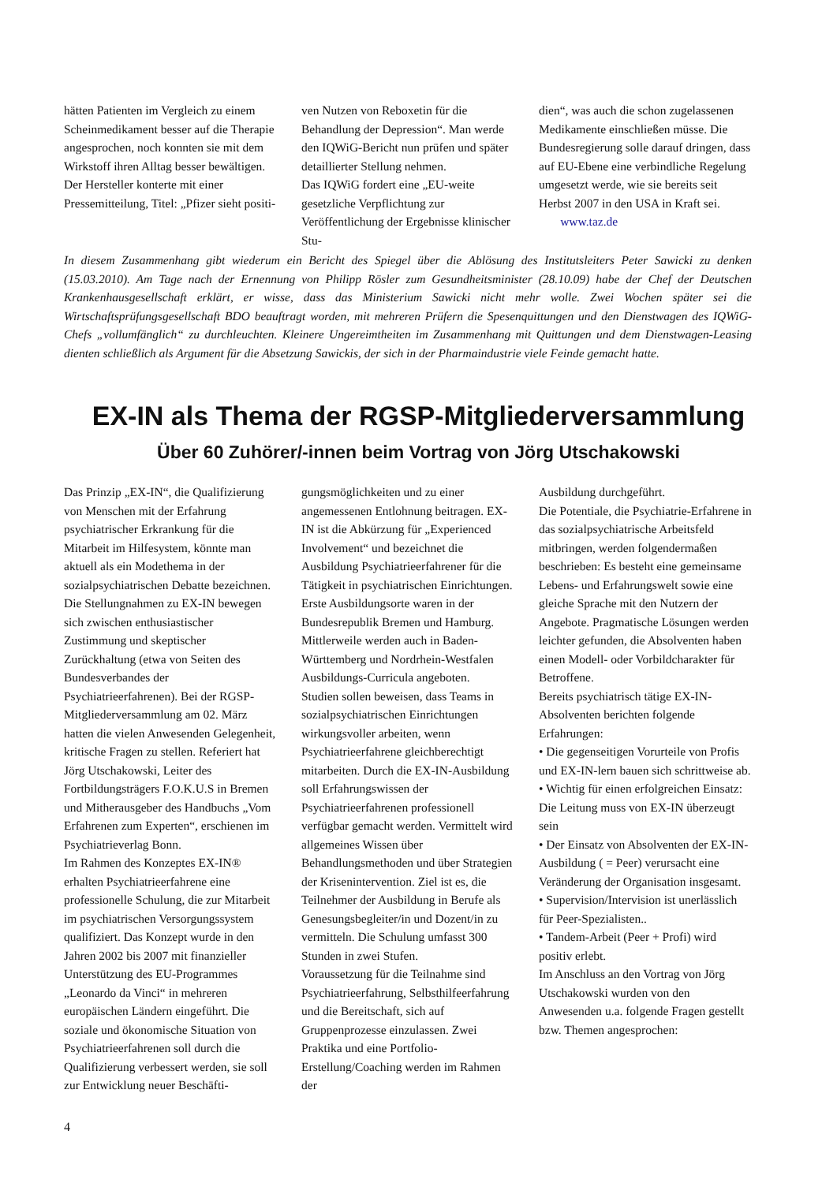hätten Patienten im Vergleich zu einem Scheinmedikament besser auf die Therapie angesprochen, noch konnten sie mit dem Wirkstoff ihren Alltag besser bewältigen.
Der Hersteller konterte mit einer Pressemitteilung, Titel: „Pfizer sieht positi-
ven Nutzen von Reboxetin für die Behandlung der Depression“. Man werde den IQWiG-Bericht nun prüfen und später detaillierter Stellung nehmen.
Das IQWiG fordert eine „EU-weite gesetzliche Verpflichtung zur Veröffentlichung der Ergebnisse klinischer Stu-
dien“, was auch die schon zugelassenen Medikamente einschließen müsse. Die Bundesregierung solle darauf dringen, dass auf EU-Ebene eine verbindliche Regelung umgesetzt werde, wie sie bereits seit Herbst 2007 in den USA in Kraft sei. www.taz.de
In diesem Zusammenhang gibt wiederum ein Bericht des Spiegel über die Ablösung des Institutsleiters Peter Sawicki zu denken (15.03.2010). Am Tage nach der Ernennung von Philipp Rösler zum Gesundheitsminister (28.10.09) habe der Chef der Deutschen Krankenhausgesellschaft erklärt, er wisse, dass das Ministerium Sawicki nicht mehr wolle. Zwei Wochen später sei die Wirtschaftsprüfungsgesellschaft BDO beauftragt worden, mit mehreren Prüfern die Spesenquittungen und den Dienstwagen des IQWiG-Chefs „vollumfänglich“ zu durchleuchten. Kleinere Ungereimtheiten im Zusammenhang mit Quittungen und dem Dienstwagen-Leasing dienten schließlich als Argument für die Absetzung Sawickis, der sich in der Pharmaindustrie viele Feinde gemacht hatte.
EX-IN als Thema der RGSP-Mitgliederversammlung
Über 60 Zuhörer/-innen beim Vortrag von Jörg Utschakowski
Das Prinzip „EX-IN“, die Qualifizierung von Menschen mit der Erfahrung psychiatrischer Erkrankung für die Mitarbeit im Hilfesystem, könnte man aktuell als ein Modethema in der sozialpsychiatrischen Debatte bezeichnen. Die Stellungnahmen zu EX-IN bewegen sich zwischen enthusiastischer Zustimmung und skeptischer Zurückhaltung (etwa von Seiten des Bundesverbandes der Psychiatrieerfahrenen). Bei der RGSP-Mitgliederversammlung am 02. März hatten die vielen Anwesenden Gelegenheit, kritische Fragen zu stellen. Referiert hat Jörg Utschakowski, Leiter des Fortbildungsträgers F.O.K.U.S in Bremen und Mitherausgeber des Handbuchs „Vom Erfahrenen zum Experten“, erschienen im Psychiatrieverlag Bonn.
Im Rahmen des Konzeptes EX-IN® erhalten Psychiatrieerfahrene eine professionelle Schulung, die zur Mitarbeit im psychiatrischen Versorgungssystem qualifiziert. Das Konzept wurde in den Jahren 2002 bis 2007 mit finanzieller Unterstützung des EU-Programmes „Leonardo da Vinci“ in mehreren europäischen Ländern eingeführt. Die soziale und ökonomische Situation von Psychiatrieerfahrenen soll durch die Qualifizierung verbessert werden, sie soll zur Entwicklung neuer Beschäfti-
gungsmöglichkeiten und zu einer angemessenen Entlohnung beitragen. EX-IN ist die Abkürzung für „Experienced Involvement“ und bezeichnet die Ausbildung Psychiatrieerfahrener für die Tätigkeit in psychiatrischen Einrichtungen. Erste Ausbildungsorte waren in der Bundesrepublik Bremen und Hamburg. Mittlerweile werden auch in Baden-Württemberg und Nordrhein-Westfalen Ausbildungs-Curricula angeboten.
Studien sollen beweisen, dass Teams in sozialpsychiatrischen Einrichtungen wirkungsvoller arbeiten, wenn Psychiatrieerfahrene gleichberechtigt mitarbeiten. Durch die EX-IN-Ausbildung soll Erfahrungswissen der Psychiatrieerfahrenen professionell verfügbar gemacht werden. Vermittelt wird allgemeines Wissen über Behandlungsmethoden und über Strategien der Krisenintervention. Ziel ist es, die Teilnehmer der Ausbildung in Berufe als Genesungsbegleiter/in und Dozent/in zu vermitteln. Die Schulung umfasst 300 Stunden in zwei Stufen.
Voraussetzung für die Teilnahme sind Psychiatrieerfahrung, Selbsthilfeerfahrung und die Bereitschaft, sich auf Gruppenprozesse einzulassen. Zwei Praktika und eine Portfolio-Erstellung/Coaching werden im Rahmen der
Ausbildung durchgeführt.
Die Potentiale, die Psychiatrie-Erfahrene in das sozialpsychiatrische Arbeitsfeld mitbringen, werden folgendermaßen beschrieben: Es besteht eine gemeinsame Lebens- und Erfahrungswelt sowie eine gleiche Sprache mit den Nutzern der Angebote. Pragmatische Lösungen werden leichter gefunden, die Absolventen haben einen Modell- oder Vorbildcharakter für Betroffene.
Bereits psychiatrisch tätige EX-IN-Absolventen berichten folgende Erfahrungen:
• Die gegenseitigen Vorurteile von Profis und EX-IN-lern bauen sich schrittweise ab.
• Wichtig für einen erfolgreichen Einsatz: Die Leitung muss von EX-IN überzeugt sein
• Der Einsatz von Absolventen der EX-IN-Ausbildung ( = Peer) verursacht eine Veränderung der Organisation insgesamt.
• Supervision/Intervision ist unerlässlich für Peer-Spezialisten..
• Tandem-Arbeit (Peer + Profi) wird positiv erlebt.
Im Anschluss an den Vortrag von Jörg Utschakowski wurden von den Anwesenden u.a. folgende Fragen gestellt bzw. Themen angesprochen:
4